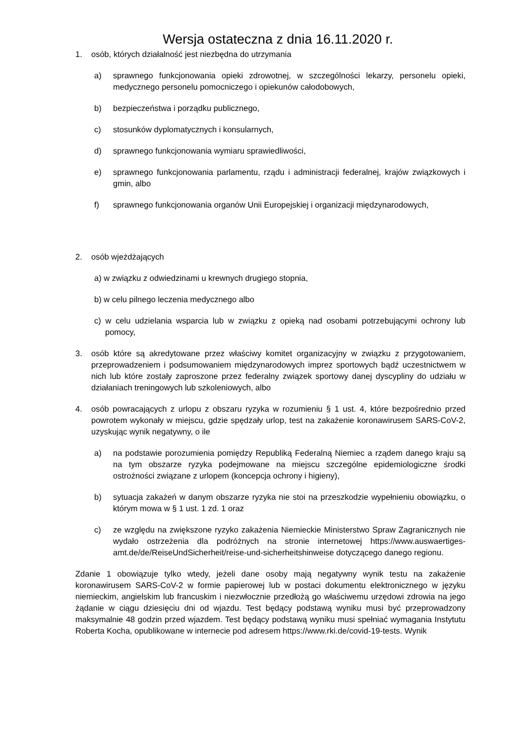Wersja ostateczna z dnia 16.11.2020 r.
1. osób, których działalność jest niezbędna do utrzymania
a) sprawnego funkcjonowania opieki zdrowotnej, w szczególności lekarzy, personelu opieki, medycznego personelu pomocniczego i opiekunów całodobowych,
b) bezpieczeństwa i porządku publicznego,
c) stosunków dyplomatycznych i konsularnych,
d) sprawnego funkcjonowania wymiaru sprawiedliwości,
e) sprawnego funkcjonowania parlamentu, rządu i administracji federalnej, krajów związkowych i gmin, albo
f) sprawnego funkcjonowania organów Unii Europejskiej i organizacji międzynarodowych,
2. osób wjeżdżających
a) w związku z odwiedzinami u krewnych drugiego stopnia,
b) w celu pilnego leczenia medycznego albo
c) w celu udzielania wsparcia lub w związku z opieką nad osobami potrzebującymi ochrony lub pomocy,
3. osób które są akredytowane przez właściwy komitet organizacyjny w związku z przygotowaniem, przeprowadzeniem i podsumowaniem międzynarodowych imprez sportowych bądź uczestnictwem w nich lub które zostały zaproszone przez federalny związek sportowy danej dyscypliny do udziału w działaniach treningowych lub szkoleniowych, albo
4. osób powracających z urlopu z obszaru ryzyka w rozumieniu § 1 ust. 4, które bezpośrednio przed powrotem wykonały w miejscu, gdzie spędzały urlop, test na zakażenie koronawirusem SARS-CoV-2, uzyskując wynik negatywny, o ile
a) na podstawie porozumienia pomiędzy Republiką Federalną Niemiec a rządem danego kraju są na tym obszarze ryzyka podejmowane na miejscu szczególne epidemiologiczne środki ostrożności związane z urlopem (koncepcja ochrony i higieny),
b) sytuacja zakażeń w danym obszarze ryzyka nie stoi na przeszkodzie wypełnieniu obowiązku, o którym mowa w § 1 ust. 1 zd. 1 oraz
c) ze względu na zwiększone ryzyko zakażenia Niemieckie Ministerstwo Spraw Zagranicznych nie wydało ostrzeżenia dla podróżnych na stronie internetowej https://www.auswaertiges-amt.de/de/ReiseUndSicherheit/reise-und-sicherheitshinweise dotyczącego danego regionu.
Zdanie 1 obowiązuje tylko wtedy, jeżeli dane osoby mają negatywny wynik testu na zakażenie koronawirusem SARS-CoV-2 w formie papierowej lub w postaci dokumentu elektronicznego w języku niemieckim, angielskim lub francuskim i niezwłocznie przedłożą go właściwemu urzędowi zdrowia na jego żądanie w ciągu dziesięciu dni od wjazdu. Test będący podstawą wyniku musi być przeprowadzony maksymalnie 48 godzin przed wjazdem. Test będący podstawą wyniku musi spełniać wymagania Instytutu Roberta Kocha, opublikowane w internecie pod adresem https://www.rki.de/covid-19-tests. Wynik